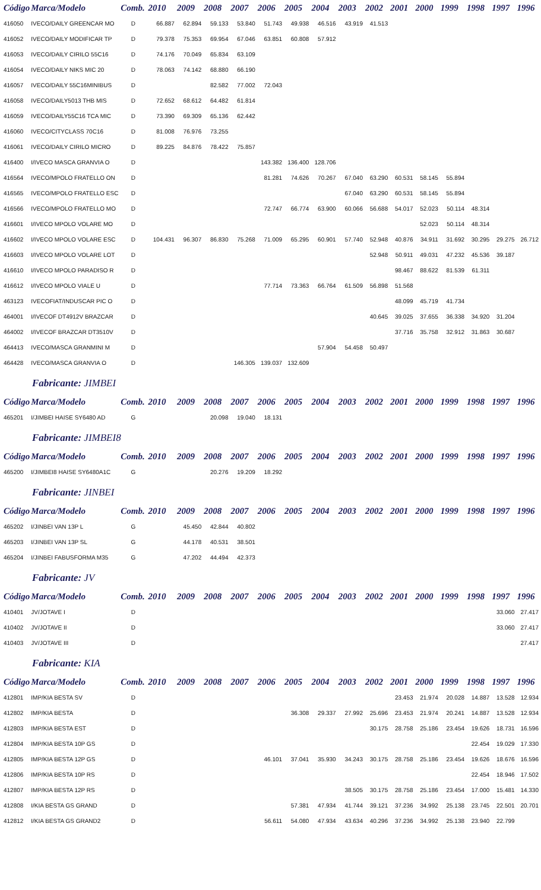| Código | Marca/Modelo | Comb. | 2010 | 2009 | 2008 | 2007 | 2006 | 2005 | 2004 | 2003 | 2002 | 2001 | 2000 | 1999 | 1998 | 1997 | 1996 |
| --- | --- | --- | --- | --- | --- | --- | --- | --- | --- | --- | --- | --- | --- | --- | --- | --- | --- |
| 416050 | IVECO/DAILY GREENCAR MO | D | 66.887 | 62.894 | 59.133 | 53.840 | 51.743 | 49.938 | 46.516 | 43.919 | 41.513 | | | | | | |
| 416052 | IVECO/DAILY MODIFICAR TP | D | 79.378 | 75.353 | 69.954 | 67.046 | 63.851 | 60.808 | 57.912 | | | | | | | | |
| 416053 | IVECO/DAILY CIRILO 55C16 | D | 74.176 | 70.049 | 65.834 | 63.109 | | | | | | | | | | | |
| 416054 | IVECO/DAILY NIKS MIC 20 | D | 78.063 | 74.142 | 68.880 | 66.190 | | | | | | | | | | | |
| 416057 | IVECO/DAILY 55C16MINIBUS | D | | | 82.582 | 77.002 | 72.043 | | | | | | | | | | |
| 416058 | IVECO/DAILY5013 THB MIS | D | 72.652 | 68.612 | 64.482 | 61.814 | | | | | | | | | | | |
| 416059 | IVECO/DAILY55C16 TCA MIC | D | 73.390 | 69.309 | 65.136 | 62.442 | | | | | | | | | | | |
| 416060 | IVECO/CITYCLASS 70C16 | D | 81.008 | 76.976 | 73.255 | | | | | | | | | | | | |
| 416061 | IVECO/DAILY CIRILO MICRO | D | 89.225 | 84.876 | 78.422 | 75.857 | | | | | | | | | | | |
| 416400 | I/IVECO MASCA GRANVIA O | D | | | | | 143.382 | 136.400 | 128.706 | | | | | | | | |
| 416564 | IVECO/MPOLO FRATELLO ON | D | | | | | 81.281 | 74.626 | 70.267 | 67.040 | 63.290 | 60.531 | 58.145 | 55.894 | | | |
| 416565 | IVECO/MPOLO FRATELLO ESC | D | | | | | | | | 67.040 | 63.290 | 60.531 | 58.145 | 55.894 | | | |
| 416566 | IVECO/MPOLO FRATELLO MO | D | | | | | 72.747 | 66.774 | 63.900 | 60.066 | 56.688 | 54.017 | 52.023 | 50.114 | 48.314 | | |
| 416601 | I/IVECO MPOLO VOLARE MO | D | | | | | | | | | | | 52.023 | 50.114 | 48.314 | | |
| 416602 | I/IVECO MPOLO VOLARE ESC | D | 104.431 | 96.307 | 86.830 | 75.268 | 71.009 | 65.295 | 60.901 | 57.740 | 52.948 | 40.876 | 34.911 | 31.692 | 30.295 | 29.275 | 26.712 |
| 416603 | I/IVECO MPOLO VOLARE LOT | D | | | | | | | | | 52.948 | 50.911 | 49.031 | 47.232 | 45.536 | 39.187 | |
| 416610 | I/IVECO MPOLO PARADISO R | D | | | | | | | | | | 98.467 | 88.622 | 81.539 | 61.311 | | |
| 416612 | I/IVECO MPOLO VIALE U | D | | | | | 77.714 | 73.363 | 66.764 | 61.509 | 56.898 | 51.568 | | | | | |
| 463123 | IVECOFIAT/INDUSCAR PIC O | D | | | | | | | | | | 48.099 | 45.719 | 41.734 | | | |
| 464001 | I/IVECOF DT4912V BRAZCAR | D | | | | | | | | | 40.645 | 39.025 | 37.655 | 36.338 | 34.920 | 31.204 | |
| 464002 | I/IVECOF BRAZCAR DT3510V | D | | | | | | | | | | 37.716 | 35.758 | 32.912 | 31.863 | 30.687 | |
| 464413 | IVECO/MASCA GRANMINI M | D | | | | | | | 57.904 | 54.458 | 50.497 | | | | | | |
| 464428 | IVECO/MASCA GRANVIA O | D | | | | 146.305 | 139.037 | 132.609 | | | | | | | | | |
Fabricante: JIMBEI
| Código | Marca/Modelo | Comb. | 2010 | 2009 | 2008 | 2007 | 2006 | 2005 | 2004 | 2003 | 2002 | 2001 | 2000 | 1999 | 1998 | 1997 | 1996 |
| --- | --- | --- | --- | --- | --- | --- | --- | --- | --- | --- | --- | --- | --- | --- | --- | --- | --- |
| 465201 | I/JIMBEI HAISE SY6480 AD | G | | | 20.098 | 19.040 | 18.131 | | | | | | | | | | |
Fabricante: JIMBEI8
| Código | Marca/Modelo | Comb. | 2010 | 2009 | 2008 | 2007 | 2006 | 2005 | 2004 | 2003 | 2002 | 2001 | 2000 | 1999 | 1998 | 1997 | 1996 |
| --- | --- | --- | --- | --- | --- | --- | --- | --- | --- | --- | --- | --- | --- | --- | --- | --- | --- |
| 465200 | I/JIMBEI8 HAISE SY6480A1C | G | | | 20.276 | 19.209 | 18.292 | | | | | | | | | | |
Fabricante: JINBEI
| Código | Marca/Modelo | Comb. | 2010 | 2009 | 2008 | 2007 | 2006 | 2005 | 2004 | 2003 | 2002 | 2001 | 2000 | 1999 | 1998 | 1997 | 1996 |
| --- | --- | --- | --- | --- | --- | --- | --- | --- | --- | --- | --- | --- | --- | --- | --- | --- | --- |
| 465202 | I/JINBEI VAN 13P L | G | | 45.450 | 42.844 | 40.802 | | | | | | | | | | | |
| 465203 | I/JINBEI VAN 13P SL | G | | 44.178 | 40.531 | 38.501 | | | | | | | | | | | |
| 465204 | I/JINBEI FABUSFORMA M35 | G | | 47.202 | 44.494 | 42.373 | | | | | | | | | | | |
Fabricante: JV
| Código | Marca/Modelo | Comb. | 2010 | 2009 | 2008 | 2007 | 2006 | 2005 | 2004 | 2003 | 2002 | 2001 | 2000 | 1999 | 1998 | 1997 | 1996 |
| --- | --- | --- | --- | --- | --- | --- | --- | --- | --- | --- | --- | --- | --- | --- | --- | --- | --- |
| 410401 | JV/JOTAVE I | D | | | | | | | | | | | | | | 33.060 | 27.417 |
| 410402 | JV/JOTAVE II | D | | | | | | | | | | | | | | 33.060 | 27.417 |
| 410403 | JV/JOTAVE III | D | | | | | | | | | | | | | | | 27.417 |
Fabricante: KIA
| Código | Marca/Modelo | Comb. | 2010 | 2009 | 2008 | 2007 | 2006 | 2005 | 2004 | 2003 | 2002 | 2001 | 2000 | 1999 | 1998 | 1997 | 1996 |
| --- | --- | --- | --- | --- | --- | --- | --- | --- | --- | --- | --- | --- | --- | --- | --- | --- | --- |
| 412801 | IMP/KIA BESTA SV | D | | | | | | | | | | 23.453 | 21.974 | 20.028 | 14.887 | 13.528 | 12.934 |
| 412802 | IMP/KIA BESTA | D | | | | | | 36.308 | 29.337 | 27.992 | 25.696 | 23.453 | 21.974 | 20.241 | 14.887 | 13.528 | 12.934 |
| 412803 | IMP/KIA BESTA EST | D | | | | | | | | | 30.175 | 28.758 | 25.186 | 23.454 | 19.626 | 18.731 | 16.596 |
| 412804 | IMP/KIA BESTA 10P GS | D | | | | | | | | | | | | | 22.454 | 19.029 | 17.330 |
| 412805 | IMP/KIA BESTA 12P GS | D | | | | | 46.101 | 37.041 | 35.930 | 34.243 | 30.175 | 28.758 | 25.186 | 23.454 | 19.626 | 18.676 | 16.596 |
| 412806 | IMP/KIA BESTA 10P RS | D | | | | | | | | | | | | | 22.454 | 18.946 | 17.502 |
| 412807 | IMP/KIA BESTA 12P RS | D | | | | | | | | 38.505 | 30.175 | 28.758 | 25.186 | 23.454 | 17.000 | 15.481 | 14.330 |
| 412808 | I/KIA BESTA GS GRAND | D | | | | | | 57.381 | 47.934 | 41.744 | 39.121 | 37.236 | 34.992 | 25.138 | 23.745 | 22.501 | 20.701 |
| 412812 | I/KIA BESTA GS GRAND2 | D | | | | | 56.611 | 54.080 | 47.934 | 43.634 | 40.296 | 37.236 | 34.992 | 25.138 | 23.940 | 22.799 | |